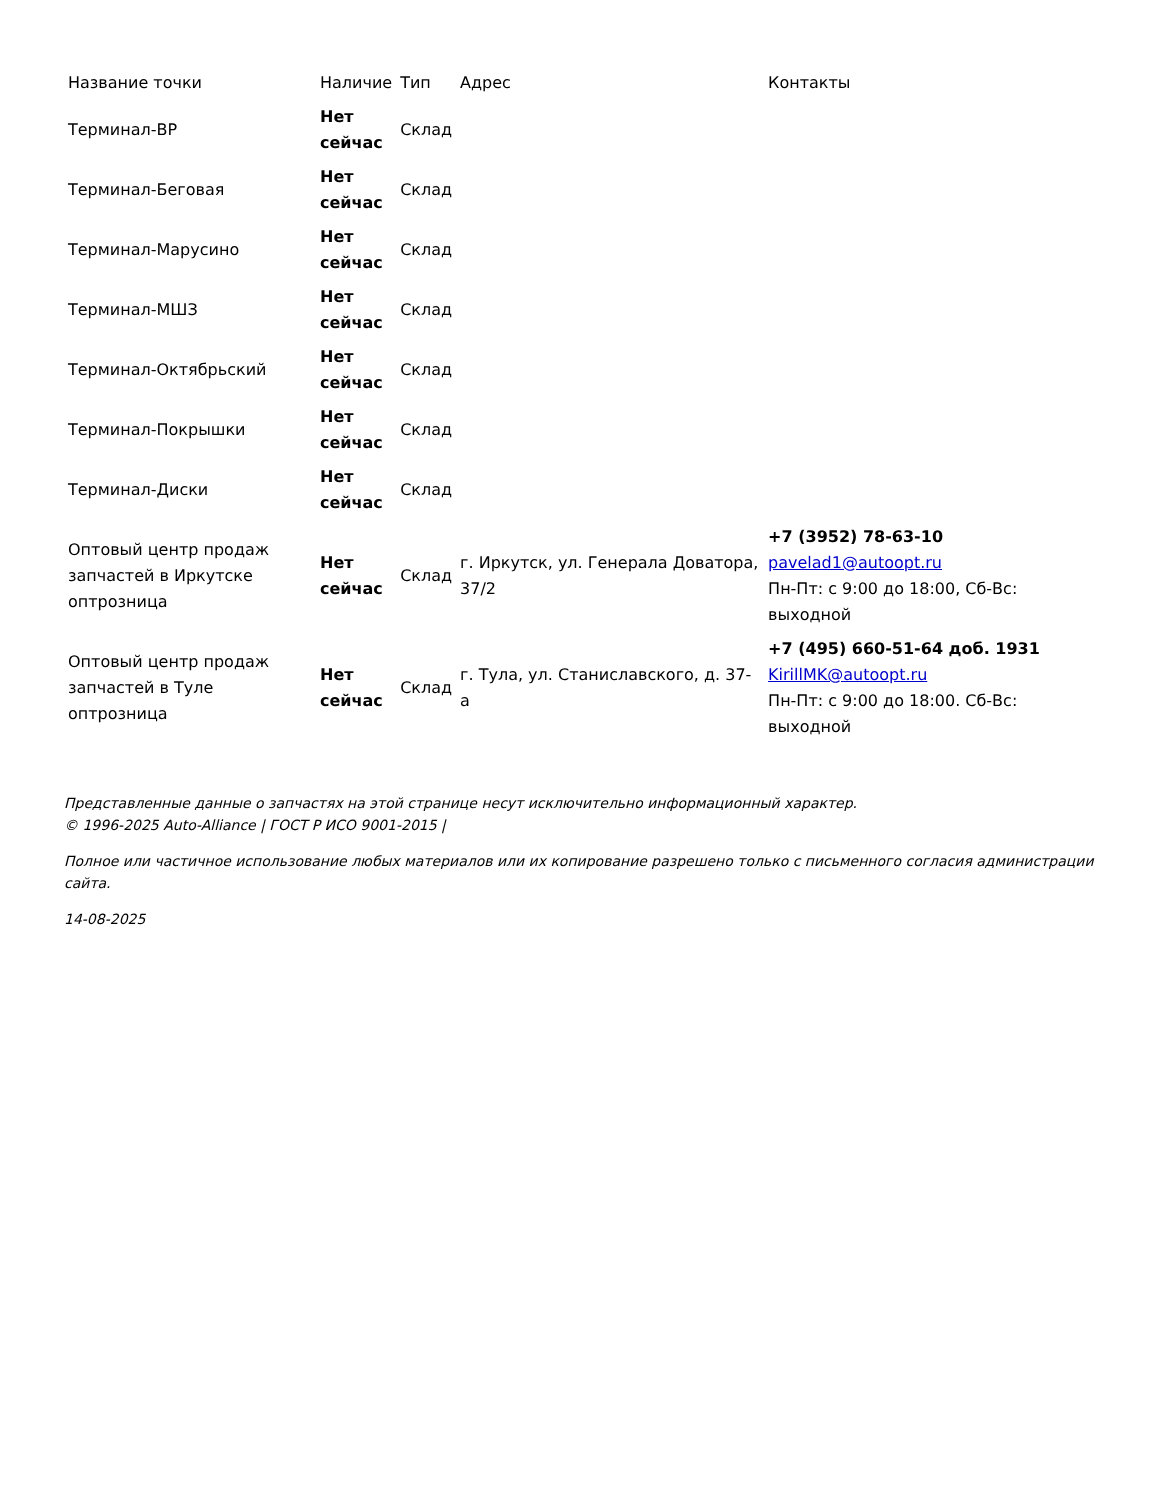| Название точки | Наличие | Тип | Адрес | Контакты |
| --- | --- | --- | --- | --- |
| Терминал-ВР | Нет сейчас | Склад | | |
| Терминал-Беговая | Нет сейчас | Склад | | |
| Терминал-Марусино | Нет сейчас | Склад | | |
| Терминал-МШЗ | Нет сейчас | Склад | | |
| Терминал-Октябрьский | Нет сейчас | Склад | | |
| Терминал-Покрышки | Нет сейчас | Склад | | |
| Терминал-Диски | Нет сейчас | Склад | | |
| Оптовый центр продаж запчастей в Иркутске оптрозница | Нет сейчас | Склад | г. Иркутск, ул. Генерала Доватора, 37/2 | +7 (3952) 78-63-10 pavelad1@autoopt.ru Пн-Пт: с 9:00 до 18:00, Сб-Вс: выходной |
| Оптовый центр продаж запчастей в Туле оптрозница | Нет сейчас | Склад | г. Тула, ул. Станиславского, д. 37-а | +7 (495) 660-51-64 доб. 1931 KirillMK@autoopt.ru Пн-Пт: с 9:00 до 18:00. Сб-Вс: выходной |
Представленные данные о запчастях на этой странице несут исключительно информационный характер.
© 1996-2025 Auto-Alliance | ГОСТ Р ИСО 9001-2015 |
Полное или частичное использование любых материалов или их копирование разрешено только с письменного согласия администрации сайта.
14-08-2025